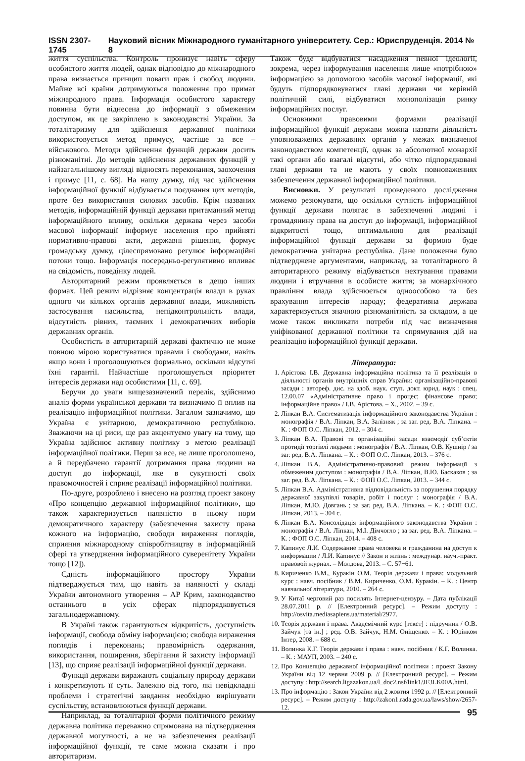ISSN 2307-1745 Науковий вісник Міжнародного гуманітарного університету. Сер.: Юриспруденція. 2014 № 8
життя суспільства. Контроль пронизує навіть сферу особистого життя людей, однак відповідно до міжнародного права визнається принцип поваги прав і свобод людини. Майже всі країни дотримуються положення про примат міжнародного права. Інформація особистого характеру повинна бути віднесена до інформації з обмеженим доступом, як це закріплено в законодавстві України. За тоталітаризму для здійснення державної політики використовується метод примусу, частіше за все – військового. Методи здійснення функцій держави досить різноманітні. До методів здійснення державних функцій у найзагальнішому вигляді відносять переконання, заохочення і примус [11, с. 68]. На нашу думку, під час здійснення інформаційної функції відбувається поєднання цих методів, проте без використання силових засобів. Крім названих методів, інформаційній функції держави притаманний метод інформаційного впливу, оскільки держава через засоби масової інформації інформує населення про прийняті нормативно-правові акти, державні рішення, формує громадську думку, цілеспрямовано регулює інформаційні потоки тощо. Інформація посередньо-регулятивно впливає на свідомість, поведінку людей.
Авторитарний режим проявляється в дещо інших формах. Цей режим відрізняє концентрація влади в руках одного чи кількох органів державної влади, можливість застосування насильства, непідконтрольність влади, відсутність рівних, таємних і демократичних виборів державних органів.
Особистість в авторитарній державі фактично не може повною мірою користуватися правами і свободами, навіть якщо вони і проголошуються формально, оскільки відсутні їхні гарантії. Найчастіше проголошується пріоритет інтересів держави над особистими [11, с. 69].
Беручи до уваги вищезазначений перелік, здійснимо аналіз форми української держави та визначимо її вплив на реалізацію інформаційної політики. Загалом зазначимо, що Україна є унітарною, демократичною республікою. Зважаючи на ці риси, ще раз акцентуємо увагу на тому, що Україна здійснює активну політику з метою реалізації інформаційної політики. Перш за все, не лише проголошено, а й передбачено гарантії дотримання права людини на доступ до інформації, яке в сукупності своїх правомочностей і сприяє реалізації інформаційної політики.
По-друге, розроблено і внесено на розгляд проект закону «Про концепцію державної інформаційної політики», що також характеризується наявністю в ньому норм демократичного характеру (забезпечення захисту права кожного на інформацію, свободи вираження поглядів, сприяння міжнародному співробітництву в інформаційній сфері та утвердження інформаційного суверенітету України тощо [12]).
Єдність інформаційного простору України підтверджується тим, що навіть за наявності у складі України автономного утворення – АР Крим, законодавство останнього в усіх сферах підпорядковується загальнодержавному.
В Україні також гарантуються відкритість, доступність інформації, свобода обміну інформацією; свобода вираження поглядів і переконань; правомірність одержання, використання, поширення, зберігання й захисту інформації [13], що сприяє реалізації інформаційної функції держави.
Функції держави виражають соціальну природу держави і конкретизують її суть. Залежно від того, які невідкладні проблеми і стратегічні завдання необхідно вирішувати суспільству, встановлюються функції держави.
Наприклад, за тоталітарної форми політичного режиму державна політика переважно спрямована на підтвердження державної могутності, а не на забезпечення реалізації інформаційної функції, те саме можна сказати і про авторитаризм.
Також буде відбуватися насадження певної ідеології, зокрема, через інформування населення лише «потрібною» інформацією за допомогою засобів масової інформації, які будуть підпорядковуватися главі держави чи керівній політичній силі, відбуватися монополізація ринку інформаційних послуг.
Основними правовими формами реалізації інформаційної функції держави можна назвати діяльність уповноважених державних органів у межах визначеної законодавством компетенції, однак за абсолютної монархії такі органи або взагалі відсутні, або чітко підпорядковані главі держави та не мають у своїх повноваженнях забезпечення державної інформаційної політики.
Висновки. У результаті проведеного дослідження можемо резюмувати, що оскільки сутність інформаційної функції держави полягає в забезпеченні людині і громадянину права на доступ до інформації, інформаційної відкритості тощо, оптимальною для реалізації інформаційної функції держави за формою буде демократична унітарна республіка. Дане положення було підтверджене аргументами, наприклад, за тоталітарного й авторитарного режиму відбувається нехтування правами людини і втручання в особисте життя; за монархічного правління влада здійснюється одноособово та без врахування інтересів народу; федеративна держава характеризується значною різноманітність за складом, а це може також викликати потреби під час визначення уніфікованої державної політики та спрямування дій на реалізацію інформаційної функції держави.
Література:
1. Арістова І.В. Державна інформаційна політика та її реалізація в діяльності органів внутрішніх справ України: організаційно-правові засади : автореф. дис. на здоб. наук. ступ. докт. юрид. наук : спец. 12.00.07 «Адміністративне право і процес; фінансове право; інформаційне право» / І.В. Арістова. – Х., 2002. – 39 с.
2. Ліпкан В.А. Систематизація інформаційного законодавства України : монографія / В.А. Ліпкан, В.А. Залізняк ; за заг. ред. В.А. Ліпкана. – К. : ФОП О.С. Ліпкан, 2012. – 304 с.
3. Ліпкан В.А. Правові та організаційні засади взаємодії суб’єктів протидії торгівлі людьми : монографія / В.А. Ліпкан, О.В. Кушнір / за заг. ред. В.А. Ліпкана. – К. : ФОП О.С. Ліпкан, 2013. – 376 с.
4. Ліпкан В.А. Адміністративно-правовий режим інформації з обмеженим доступом : монографія / В.А. Ліпкан, В.Ю. Баскаков ; за заг. ред. В.А. Ліпкана. – К. : ФОП О.С. Ліпкан, 2013. – 344 с.
5. Ліпкан В.А. Адміністративна відповідальність за порушення порядку державної закупівлі товарів, робіт і послуг : монографія / В.А. Ліпкан, М.Ю. Довгань ; за заг. ред. В.А. Ліпкана. – К. : ФОП О.С. Ліпкан, 2013. – 304 с.
6. Ліпкан В.А. Консолідація інформаційного законодавства України : монографія / В.А. Ліпкан, М.І. Дімчогло ; за заг. ред. В.А. Ліпкана. – К. : ФОП О.С. Ліпкан, 2014. – 408 с.
7. Капинус Л.И. Содержание права человека и гражданина на доступ к информации / Л.И. Капинус // Закон и жизнь : междунар. науч.-практ. правовой журнал. – Молдова, 2013. – С. 57−61.
8. Кириченко В.М., Куракін О.М. Теорія держави і права: модульний курс : навч. посібник / В.М. Кириченко, О.М. Куракін. – К. : Центр навчальної літератури, 2010. – 264 с.
9. У Китаї черговий раз посилять Інтернет-цензуру. – Дата публікації 28.07.2011 р. // [Електронний ресурс]. – Режим доступу : http://osvita.mediasapiens.ua/material/2977.
10. Теорія держави і права. Академічний курс [текст] : підручник / О.В. Зайчук [та ін.] ; ред. О.В. Зайчук, Н.М. Оніщенко. – К. : Юрінком Інтер, 2008. – 688 с.
11. Волинка К.Г. Теорія держави і права : навч. посібник / К.Г. Волинка. – К. : МАУП, 2003. – 240 с.
12. Про Концепцію державної інформаційної політики : проект Закону України від 12 червня 2009 р. // [Електронний ресурс]. – Режим доступу : http://search.ligazakon.ua/l_doc2.nsf/link1/JF3LK00A.html.
13. Про інформацію : Закон України від 2 жовтня 1992 р. // [Електронний ресурс]. – Режим доступу : http://zakon1.rada.gov.ua/laws/show/2657-12.
95